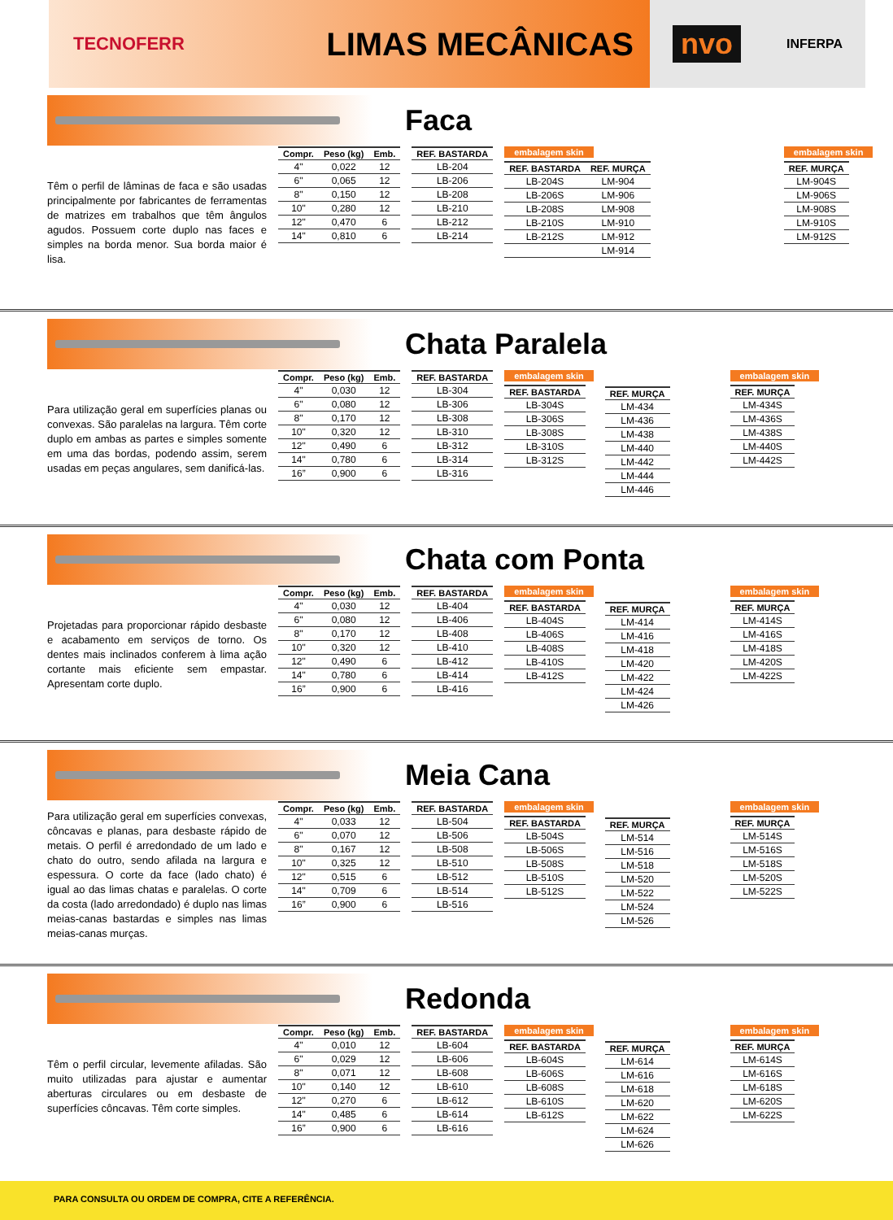TECNOFERR LIMAS MECÂNICAS nvo INFERPA
Faca
Têm o perfil de lâminas de faca e são usadas principalmente por fabricantes de ferramentas de matrizes em trabalhos que têm ângulos agudos. Possuem corte duplo nas faces e simples na borda menor. Sua borda maior é lisa.
| Compr. | Peso (kg) | Emb. |
| --- | --- | --- |
| 4" | 0,022 | 12 |
| 6" | 0,065 | 12 |
| 8" | 0,150 | 12 |
| 10" | 0,280 | 12 |
| 12" | 0,470 | 6 |
| 14" | 0,810 | 6 |
| REF. BASTARDA |
| --- |
| LB-204 |
| LB-206 |
| LB-208 |
| LB-210 |
| LB-212 |
| LB-214 |
embalagem skin
| REF. BASTARDA | REF. MURÇA |
| --- | --- |
| LB-204S | LM-904 |
| LB-206S | LM-906 |
| LB-208S | LM-908 |
| LB-210S | LM-910 |
| LB-212S | LM-912 |
| | LM-914 |
embalagem skin
| REF. MURÇA |
| --- |
| LM-904S |
| LM-906S |
| LM-908S |
| LM-910S |
| LM-912S |
Chata Paralela
Para utilização geral em superfícies planas ou convexas. São paralelas na largura. Têm corte duplo em ambas as partes e simples somente em uma das bordas, podendo assim, serem usadas em peças angulares, sem danificá-las.
| Compr. | Peso (kg) | Emb. |
| --- | --- | --- |
| 4" | 0,030 | 12 |
| 6" | 0,080 | 12 |
| 8" | 0,170 | 12 |
| 10" | 0,320 | 12 |
| 12" | 0,490 | 6 |
| 14" | 0,780 | 6 |
| 16” | 0,900 | 6 |
| REF. BASTARDA |
| --- |
| LB-304 |
| LB-306 |
| LB-308 |
| LB-310 |
| LB-312 |
| LB-314 |
| LB-316 |
embalagem skin
| REF. BASTARDA |
| --- |
| LB-304S |
| LB-306S |
| LB-308S |
| LB-310S |
| LB-312S |
| REF. MURÇA |
| --- |
| LM-434 |
| LM-436 |
| LM-438 |
| LM-440 |
| LM-442 |
| LM-444 |
| LM-446 |
embalagem skin
| REF. MURÇA |
| --- |
| LM-434S |
| LM-436S |
| LM-438S |
| LM-440S |
| LM-442S |
Chata com Ponta
Projetadas para proporcionar rápido desbaste e acabamento em serviços de torno. Os dentes mais inclinados conferem à lima ação cortante mais eficiente sem empastar. Apresentam corte duplo.
| Compr. | Peso (kg) | Emb. |
| --- | --- | --- |
| 4" | 0,030 | 12 |
| 6" | 0,080 | 12 |
| 8" | 0,170 | 12 |
| 10" | 0,320 | 12 |
| 12" | 0,490 | 6 |
| 14" | 0,780 | 6 |
| 16” | 0,900 | 6 |
| REF. BASTARDA |
| --- |
| LB-404 |
| LB-406 |
| LB-408 |
| LB-410 |
| LB-412 |
| LB-414 |
| LB-416 |
embalagem skin
| REF. BASTARDA |
| --- |
| LB-404S |
| LB-406S |
| LB-408S |
| LB-410S |
| LB-412S |
| REF. MURÇA |
| --- |
| LM-414 |
| LM-416 |
| LM-418 |
| LM-420 |
| LM-422 |
| LM-424 |
| LM-426 |
embalagem skin
| REF. MURÇA |
| --- |
| LM-414S |
| LM-416S |
| LM-418S |
| LM-420S |
| LM-422S |
Meia Cana
Para utilização geral em superfícies convexas, côncavas e planas, para desbaste rápido de metais. O perfil é arredondado de um lado e chato do outro, sendo afilada na largura e espessura. O corte da face (lado chato) é igual ao das limas chatas e paralelas. O corte da costa (lado arredondado) é duplo nas limas meias-canas bastardas e simples nas limas meias-canas murças.
| Compr. | Peso (kg) | Emb. |
| --- | --- | --- |
| 4" | 0,033 | 12 |
| 6" | 0,070 | 12 |
| 8" | 0,167 | 12 |
| 10" | 0,325 | 12 |
| 12" | 0,515 | 6 |
| 14" | 0,709 | 6 |
| 16” | 0,900 | 6 |
| REF. BASTARDA |
| --- |
| LB-504 |
| LB-506 |
| LB-508 |
| LB-510 |
| LB-512 |
| LB-514 |
| LB-516 |
embalagem skin
| REF. BASTARDA |
| --- |
| LB-504S |
| LB-506S |
| LB-508S |
| LB-510S |
| LB-512S |
| REF. MURÇA |
| --- |
| LM-514 |
| LM-516 |
| LM-518 |
| LM-520 |
| LM-522 |
| LM-524 |
| LM-526 |
embalagem skin
| REF. MURÇA |
| --- |
| LM-514S |
| LM-516S |
| LM-518S |
| LM-520S |
| LM-522S |
Redonda
Têm o perfil circular, levemente afiladas. São muito utilizadas para ajustar e aumentar aberturas circulares ou em desbaste de superfícies côncavas. Têm corte simples.
| Compr. | Peso (kg) | Emb. |
| --- | --- | --- |
| 4" | 0,010 | 12 |
| 6" | 0,029 | 12 |
| 8" | 0,071 | 12 |
| 10" | 0,140 | 12 |
| 12" | 0,270 | 6 |
| 14" | 0,485 | 6 |
| 16” | 0,900 | 6 |
| REF. BASTARDA |
| --- |
| LB-604 |
| LB-606 |
| LB-608 |
| LB-610 |
| LB-612 |
| LB-614 |
| LB-616 |
embalagem skin
| REF. BASTARDA |
| --- |
| LB-604S |
| LB-606S |
| LB-608S |
| LB-610S |
| LB-612S |
| REF. MURÇA |
| --- |
| LM-614 |
| LM-616 |
| LM-618 |
| LM-620 |
| LM-622 |
| LM-624 |
| LM-626 |
embalagem skin
| REF. MURÇA |
| --- |
| LM-614S |
| LM-616S |
| LM-618S |
| LM-620S |
| LM-622S |
PARA CONSULTA OU ORDEM DE COMPRA, CITE A REFERÊNCIA.